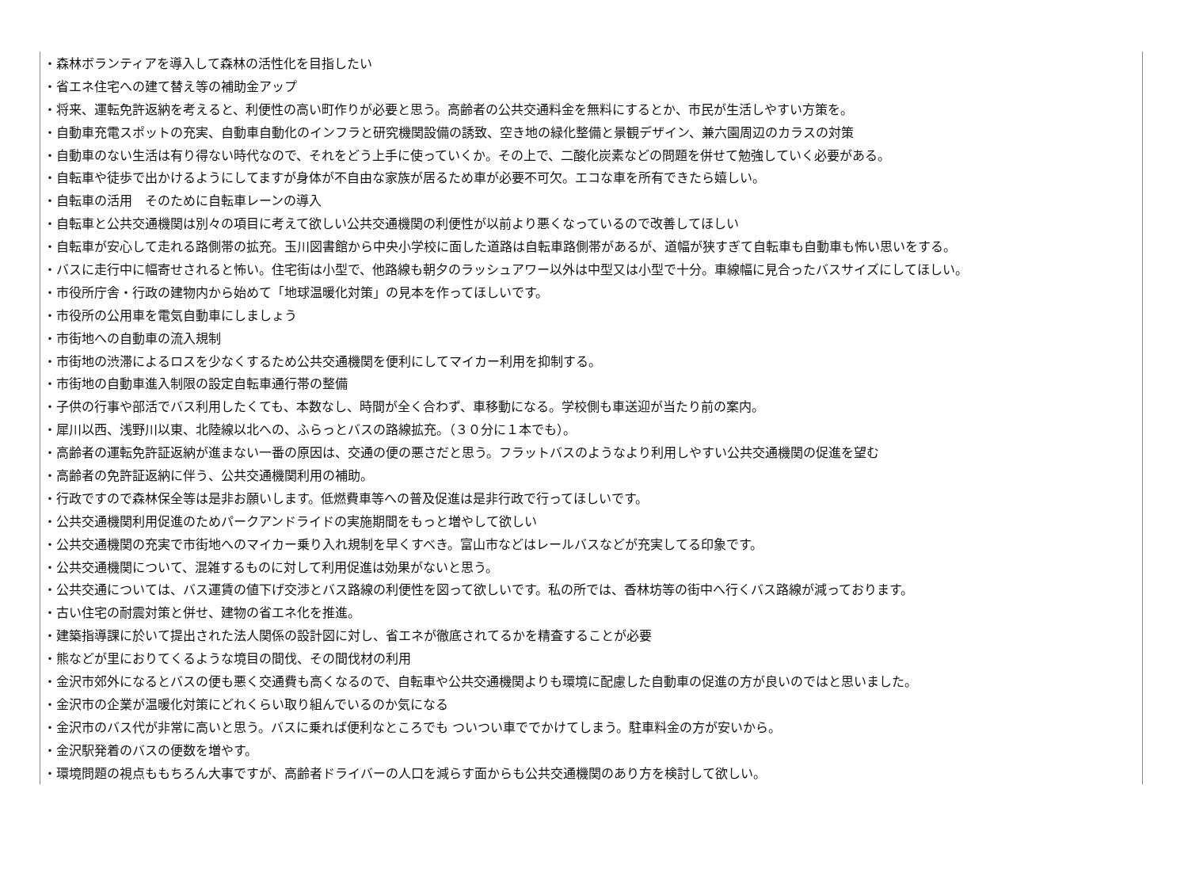・森林ボランティアを導入して森林の活性化を目指したい
・省エネ住宅への建て替え等の補助金アップ
・将来、運転免許返納を考えると、利便性の高い町作りが必要と思う。高齢者の公共交通料金を無料にするとか、市民が生活しやすい方策を。
・自動車充電スポットの充実、自動車自動化のインフラと研究機関設備の誘致、空き地の緑化整備と景観デザイン、兼六園周辺のカラスの対策
・自動車のない生活は有り得ない時代なので、それをどう上手に使っていくか。その上で、二酸化炭素などの問題を併せて勉強していく必要がある。
・自転車や徒歩で出かけるようにしてますが身体が不自由な家族が居るため車が必要不可欠。エコな車を所有できたら嬉しい。
・自転車の活用　そのために自転車レーンの導入
・自転車と公共交通機関は別々の項目に考えて欲しい公共交通機関の利便性が以前より悪くなっているので改善してほしい
・自転車が安心して走れる路側帯の拡充。玉川図書館から中央小学校に面した道路は自転車路側帯があるが、道幅が狭すぎて自転車も自動車も怖い思いをする。
・バスに走行中に幅寄せされると怖い。住宅街は小型で、他路線も朝夕のラッシュアワー以外は中型又は小型で十分。車線幅に見合ったバスサイズにしてほしい。
・市役所庁舎・行政の建物内から始めて「地球温暖化対策」の見本を作ってほしいです。
・市役所の公用車を電気自動車にしましょう
・市街地への自動車の流入規制
・市街地の渋滞によるロスを少なくするため公共交通機関を便利にしてマイカー利用を抑制する。
・市街地の自動車進入制限の設定自転車通行帯の整備
・子供の行事や部活でバス利用したくても、本数なし、時間が全く合わず、車移動になる。学校側も車送迎が当たり前の案内。
・犀川以西、浅野川以東、北陸線以北への、ふらっとバスの路線拡充。（３０分に１本でも）。
・高齢者の運転免許証返納が進まない一番の原因は、交通の便の悪さだと思う。フラットバスのようなより利用しやすい公共交通機関の促進を望む
・高齢者の免許証返納に伴う、公共交通機関利用の補助。
・行政ですので森林保全等は是非お願いします。低燃費車等への普及促進は是非行政で行ってほしいです。
・公共交通機関利用促進のためパークアンドライドの実施期間をもっと増やして欲しい
・公共交通機関の充実で市街地へのマイカー乗り入れ規制を早くすべき。富山市などはレールバスなどが充実してる印象です。
・公共交通機関について、混雑するものに対して利用促進は効果がないと思う。
・公共交通については、バス運賃の値下げ交渉とバス路線の利便性を図って欲しいです。私の所では、香林坊等の街中へ行くバス路線が減っております。
・古い住宅の耐震対策と併せ、建物の省エネ化を推進。
・建築指導課に於いて提出された法人関係の設計図に対し、省エネが徹底されてるかを精査することが必要
・熊などが里におりてくるような境目の間伐、その間伐材の利用
・金沢市郊外になるとバスの便も悪く交通費も高くなるので、自転車や公共交通機関よりも環境に配慮した自動車の促進の方が良いのではと思いました。
・金沢市の企業が温暖化対策にどれくらい取り組んでいるのか気になる
・金沢市のバス代が非常に高いと思う。バスに乗れば便利なところでも ついつい車ででかけてしまう。駐車料金の方が安いから。
・金沢駅発着のバスの便数を増やす。
・環境問題の視点ももちろん大事ですが、高齢者ドライバーの人口を減らす面からも公共交通機関のあり方を検討して欲しい。